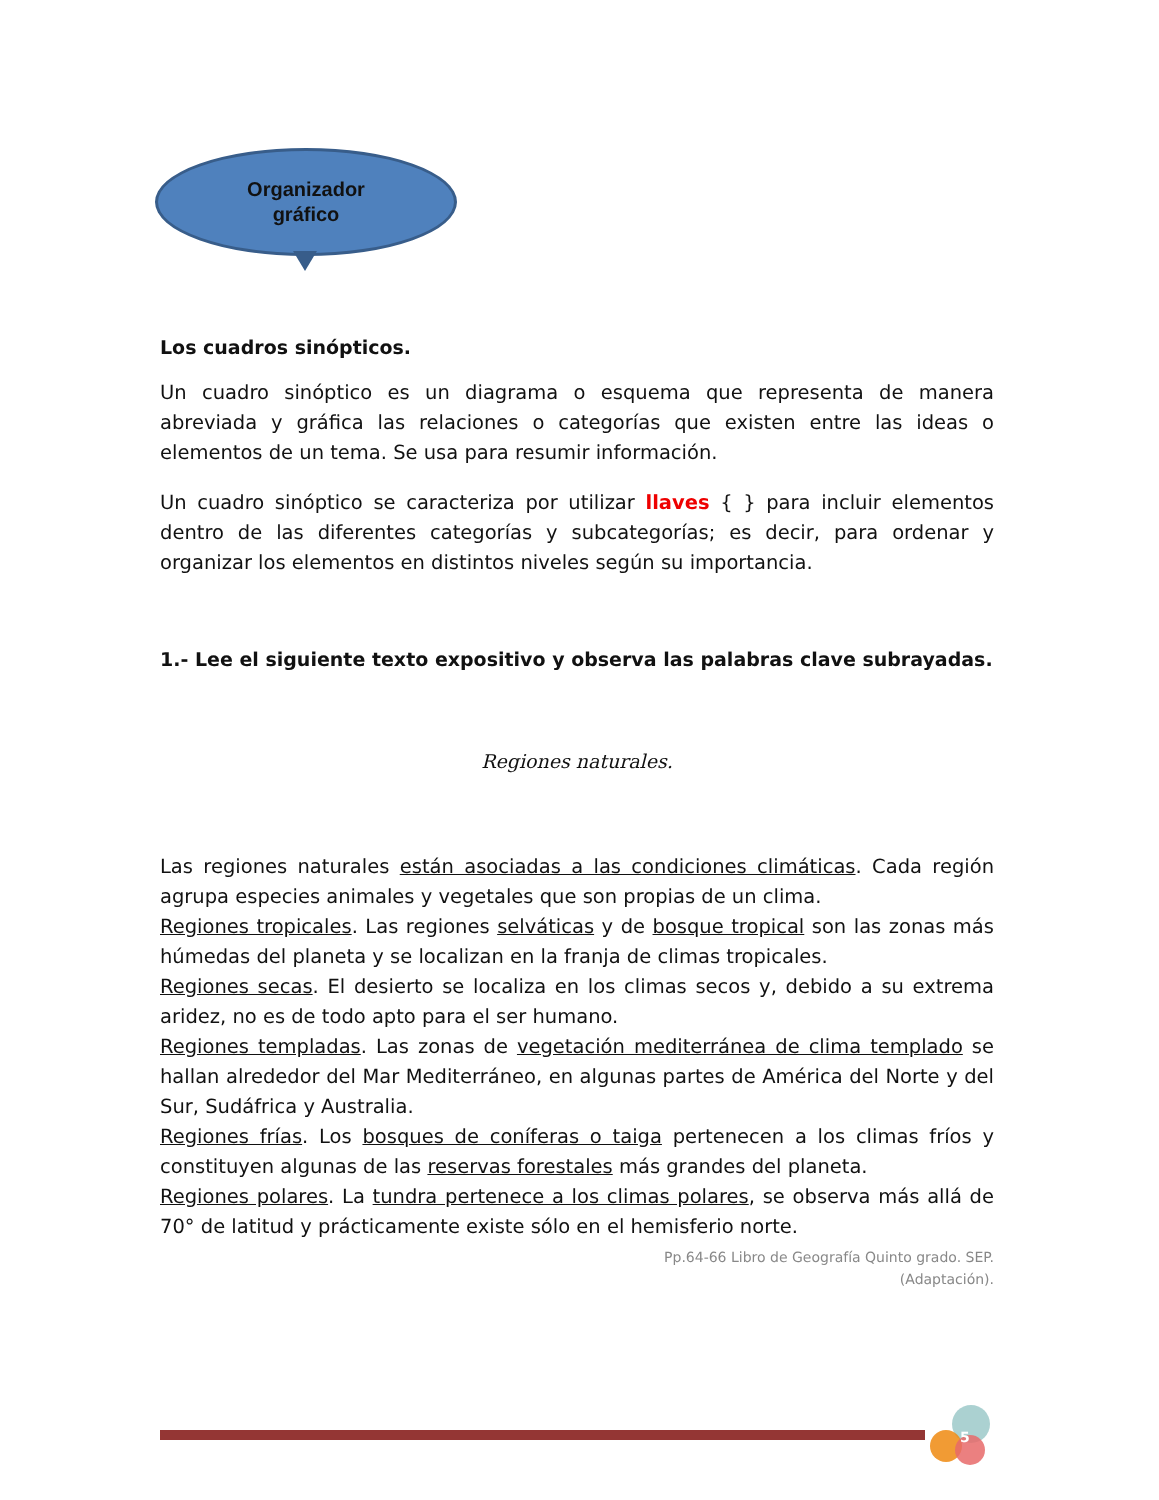Organizador
gráfico
Los cuadros sinópticos.
Un cuadro sinóptico es un diagrama o esquema que representa de manera abreviada y gráfica las relaciones o categorías que existen entre las ideas o elementos de un tema. Se usa para resumir información.
Un cuadro sinóptico se caracteriza por utilizar llaves { } para incluir elementos dentro de las diferentes categorías y subcategorías; es decir, para ordenar y organizar los elementos en distintos niveles según su importancia.
1.- Lee el siguiente texto expositivo y observa las palabras clave subrayadas.
Regiones naturales.
Las regiones naturales están asociadas a las condiciones climáticas. Cada región agrupa especies animales y vegetales que son propias de un clima.
Regiones tropicales. Las regiones selváticas y de bosque tropical son las zonas más húmedas del planeta y se localizan en la franja de climas tropicales.
Regiones secas. El desierto se localiza en los climas secos y, debido a su extrema aridez, no es de todo apto para el ser humano.
Regiones templadas. Las zonas de vegetación mediterránea de clima templado se hallan alrededor del Mar Mediterráneo, en algunas partes de América del Norte y del Sur, Sudáfrica y Australia.
Regiones frías. Los bosques de coníferas o taiga pertenecen a los climas fríos y constituyen algunas de las reservas forestales más grandes del planeta.
Regiones polares. La tundra pertenece a los climas polares, se observa más allá de 70° de latitud y prácticamente existe sólo en el hemisferio norte.
Pp.64-66 Libro de Geografía Quinto grado. SEP.
(Adaptación).
5